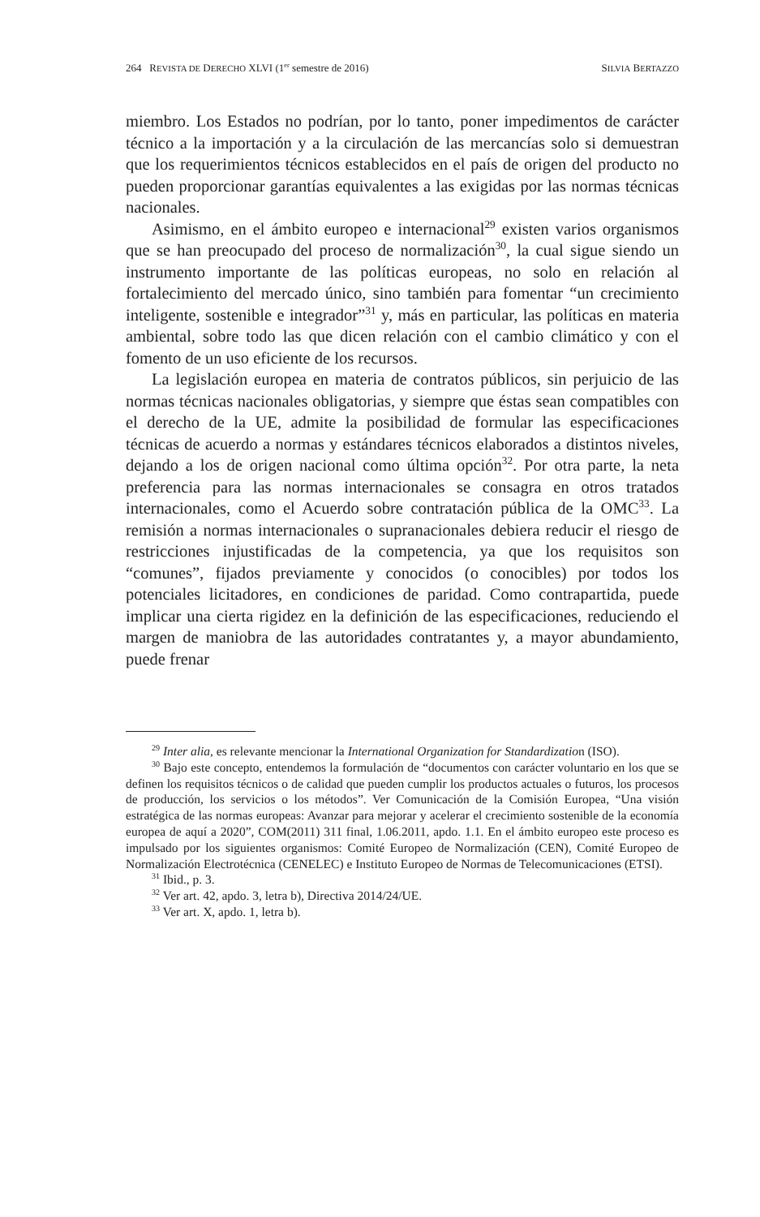264 REVISTA DE DERECHO XLVI (1<sup>er</sup> semestre de 2016) SILVIA BERTAZZO
miembro. Los Estados no podrían, por lo tanto, poner impedimentos de carácter técnico a la importación y a la circulación de las mercancías solo si demuestran que los requerimientos técnicos establecidos en el país de origen del producto no pueden proporcionar garantías equivalentes a las exigidas por las normas técnicas nacionales.
Asimismo, en el ámbito europeo e internacional<sup>29</sup> existen varios organismos que se han preocupado del proceso de normalización<sup>30</sup>, la cual sigue siendo un instrumento importante de las políticas europeas, no solo en relación al fortalecimiento del mercado único, sino también para fomentar “un crecimiento inteligente, sostenible e integrador”<sup>31</sup> y, más en particular, las políticas en materia ambiental, sobre todo las que dicen relación con el cambio climático y con el fomento de un uso eficiente de los recursos.
La legislación europea en materia de contratos públicos, sin perjuicio de las normas técnicas nacionales obligatorias, y siempre que éstas sean compatibles con el derecho de la UE, admite la posibilidad de formular las especificaciones técnicas de acuerdo a normas y estándares técnicos elaborados a distintos niveles, dejando a los de origen nacional como última opción<sup>32</sup>. Por otra parte, la neta preferencia para las normas internacionales se consagra en otros tratados internacionales, como el Acuerdo sobre contratación pública de la OMC<sup>33</sup>. La remisión a normas internacionales o supranacionales debiera reducir el riesgo de restricciones injustificadas de la competencia, ya que los requisitos son “comunes”, fijados previamente y conocidos (o conocibles) por todos los potenciales licitadores, en condiciones de paridad. Como contrapartida, puede implicar una cierta rigidez en la definición de las especificaciones, reduciendo el margen de maniobra de las autoridades contratantes y, a mayor abundamiento, puede frenar
<sup>29</sup> Inter alia, es relevante mencionar la International Organization for Standardization (ISO).
<sup>30</sup> Bajo este concepto, entendemos la formulación de “documentos con carácter voluntario en los que se definen los requisitos técnicos o de calidad que pueden cumplir los productos actuales o futuros, los procesos de producción, los servicios o los métodos”. Ver Comunicación de la Comisión Europea, “Una visión estratégica de las normas europeas: Avanzar para mejorar y acelerar el crecimiento sostenible de la economía europea de aquí a 2020”, COM(2011) 311 final, 1.06.2011, apdo. 1.1. En el ámbito europeo este proceso es impulsado por los siguientes organismos: Comité Europeo de Normalización (CEN), Comité Europeo de Normalización Electrotécnica (CENELEC) e Instituto Europeo de Normas de Telecomunicaciones (ETSI).
<sup>31</sup> Ibid., p. 3.
<sup>32</sup> Ver art. 42, apdo. 3, letra b), Directiva 2014/24/UE.
<sup>33</sup> Ver art. X, apdo. 1, letra b).